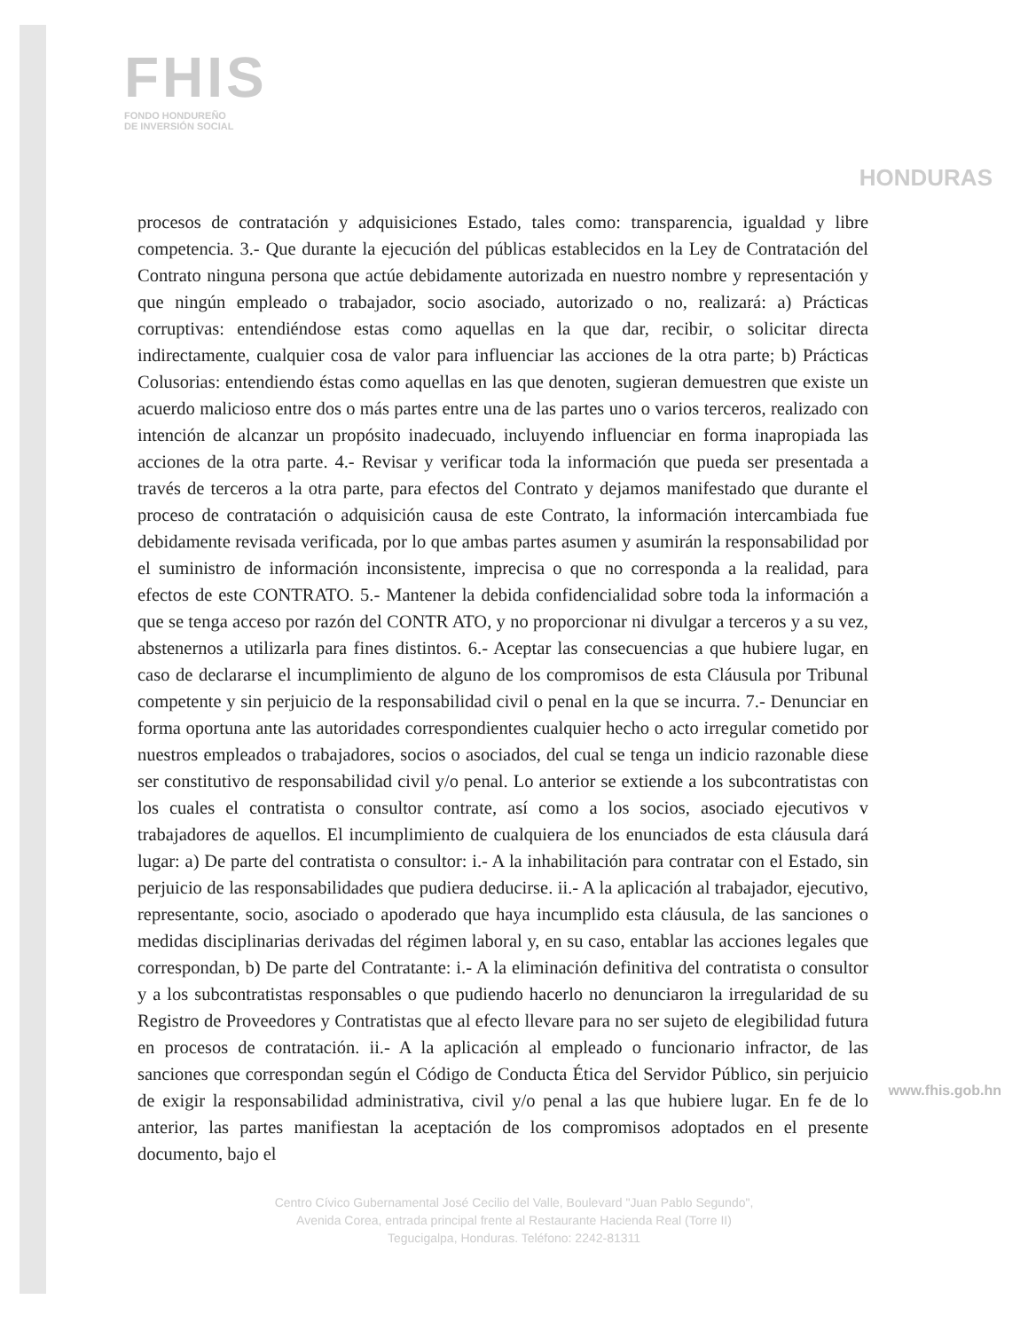FHIS
FONDO HONDUREÑO
DE INVERSIÓN SOCIAL
HONDURAS
procesos de contratación y adquisiciones Estado, tales como: transparencia, igualdad y libre competencia. 3.- Que durante la ejecución del públicas establecidos en la Ley de Contratación del Contrato ninguna persona que actúe debidamente autorizada en nuestro nombre y representación y que ningún empleado o trabajador, socio asociado, autorizado o no, realizará: a) Prácticas corruptivas: entendiéndose estas como aquellas en la que dar, recibir, o solicitar directa indirectamente, cualquier cosa de valor para influenciar las acciones de la otra parte; b) Prácticas Colusorias: entendiendo éstas como aquellas en las que denoten, sugieran demuestren que existe un acuerdo malicioso entre dos o más partes entre una de las partes uno o varios terceros, realizado con intención de alcanzar un propósito inadecuado, incluyendo influenciar en forma inapropiada las acciones de la otra parte. 4.- Revisar y verificar toda la información que pueda ser presentada a través de terceros a la otra parte, para efectos del Contrato y dejamos manifestado que durante el proceso de contratación o adquisición causa de este Contrato, la información intercambiada fue debidamente revisada verificada, por lo que ambas partes asumen y asumirán la responsabilidad por el suministro de información inconsistente, imprecisa o que no corresponda a la realidad, para efectos de este CONTRATO. 5.- Mantener la debida confidencialidad sobre toda la información a que se tenga acceso por razón del CONTR ATO, y no proporcionar ni divulgar a terceros y a su vez, abstenernos a utilizarla para fines distintos. 6.- Aceptar las consecuencias a que hubiere lugar, en caso de declararse el incumplimiento de alguno de los compromisos de esta Cláusula por Tribunal competente y sin perjuicio de la responsabilidad civil o penal en la que se incurra. 7.- Denunciar en forma oportuna ante las autoridades correspondientes cualquier hecho o acto irregular cometido por nuestros empleados o trabajadores, socios o asociados, del cual se tenga un indicio razonable diese ser constitutivo de responsabilidad civil y/o penal. Lo anterior se extiende a los subcontratistas con los cuales el contratista o consultor contrate, así como a los socios, asociado ejecutivos v trabajadores de aquellos. El incumplimiento de cualquiera de los enunciados de esta cláusula dará lugar: a) De parte del contratista o consultor: i.- A la inhabilitación para contratar con el Estado, sin perjuicio de las responsabilidades que pudiera deducirse. ii.- A la aplicación al trabajador, ejecutivo, representante, socio, asociado o apoderado que haya incumplido esta cláusula, de las sanciones o medidas disciplinarias derivadas del régimen laboral y, en su caso, entablar las acciones legales que correspondan, b) De parte del Contratante: i.- A la eliminación definitiva del contratista o consultor y a los subcontratistas responsables o que pudiendo hacerlo no denunciaron la irregularidad de su Registro de Proveedores y Contratistas que al efecto llevare para no ser sujeto de elegibilidad futura en procesos de contratación. ii.- A la aplicación al empleado o funcionario infractor, de las sanciones que correspondan según el Código de Conducta Ética del Servidor Público, sin perjuicio de exigir la responsabilidad administrativa, civil y/o penal a las que hubiere lugar. En fe de lo anterior, las partes manifiestan la aceptación de los compromisos adoptados en el presente documento, bajo el
Centro Cívico Gubernamental José Cecilio del Valle, Boulevard "Juan Pablo Segundo",
Avenida Corea, entrada principal frente al Restaurante Hacienda Real (Torre II)
Tegucigalpa, Honduras. Teléfono: 2242-81311
www.fhis.gob.hn